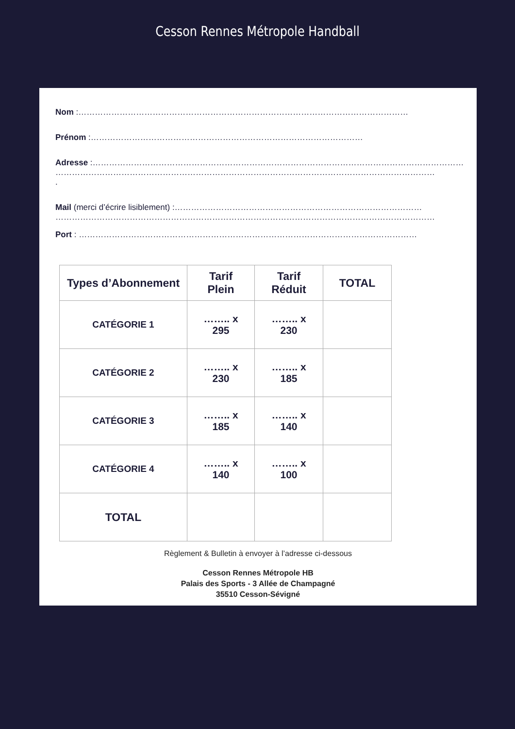Cesson Rennes Métropole Handball
Nom :…………………………………………………………………………………………………………
Prénom :………………………………………………………………………………………
Adresse :………………………………………………………………………………………………………………………
…………………………………………………………………………………………………………………………
.
Mail (merci d’écrire lisiblement) :………………………………………………………………………………
…………………………………………………………………………………………………………………………
Port : ……………………………………………………………………………………………………………
| Types d’Abonnement | Tarif Plein | Tarif Réduit | TOTAL |
| --- | --- | --- | --- |
| CATÉGORIE 1 | …….. x 295 | …….. x 230 | |
| CATÉGORIE 2 | …….. x 230 | …….. x 185 | |
| CATÉGORIE 3 | …….. x 185 | …….. x 140 | |
| CATÉGORIE 4 | …….. x 140 | …….. x 100 | |
| TOTAL | | | |
Règlement & Bulletin à envoyer à l’adresse ci-dessous
Cesson Rennes Métropole HB
Palais des Sports - 3 Allée de Champagné
35510 Cesson-Sévigné